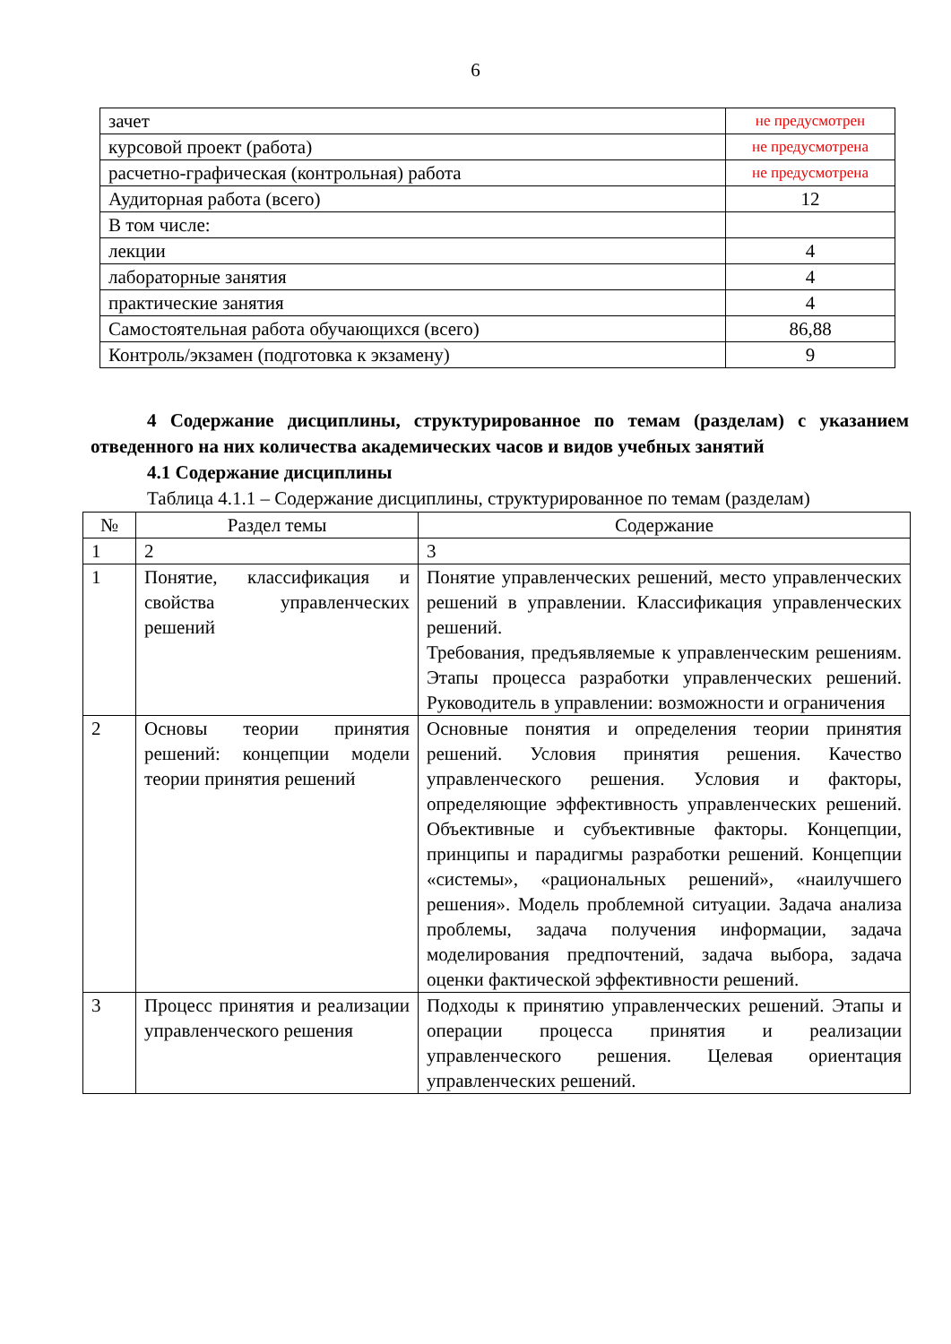6
| зачет | не предусмотрен |
| курсовой проект (работа) | не предусмотрена |
| расчетно-графическая (контрольная) работа | не предусмотрена |
| Аудиторная работа (всего) | 12 |
| В том числе: | |
| лекции | 4 |
| лабораторные занятия | 4 |
| практические занятия | 4 |
| Самостоятельная работа обучающихся (всего) | 86,88 |
| Контроль/экзамен (подготовка к экзамену) | 9 |
4 Содержание дисциплины, структурированное по темам (разделам) с указанием отведенного на них количества академических часов и видов учебных занятий
4.1 Содержание дисциплины
Таблица 4.1.1 – Содержание дисциплины, структурированное по темам (разделам)
| № | Раздел темы | Содержание |
| --- | --- | --- |
| 1 | 2 | 3 |
| 1 | Понятие, классификация и свойства управленческих решений | Понятие управленческих решений, место управленческих решений в управлении. Классификация управленческих решений. Требования, предъявляемые к управленческим решениям. Этапы процесса разработки управленческих решений. Руководитель в управлении: возможности и ограничения |
| 2 | Основы теории принятия решений: концепции модели теории принятия решений | Основные понятия и определения теории принятия решений. Условия принятия решения. Качество управленческого решения. Условия и факторы, определяющие эффективность управленческих решений. Объективные и субъективные факторы. Концепции, принципы и парадигмы разработки решений. Концепции «системы», «рациональных решений», «наилучшего решения». Модель проблемной ситуации. Задача анализа проблемы, задача получения информации, задача моделирования предпочтений, задача выбора, задача оценки фактической эффективности решений. |
| 3 | Процесс принятия и реализации управленческого решения | Подходы к принятию управленческих решений. Этапы и операции процесса принятия и реализации управленческого решения. Целевая ориентация управленческих решений. |